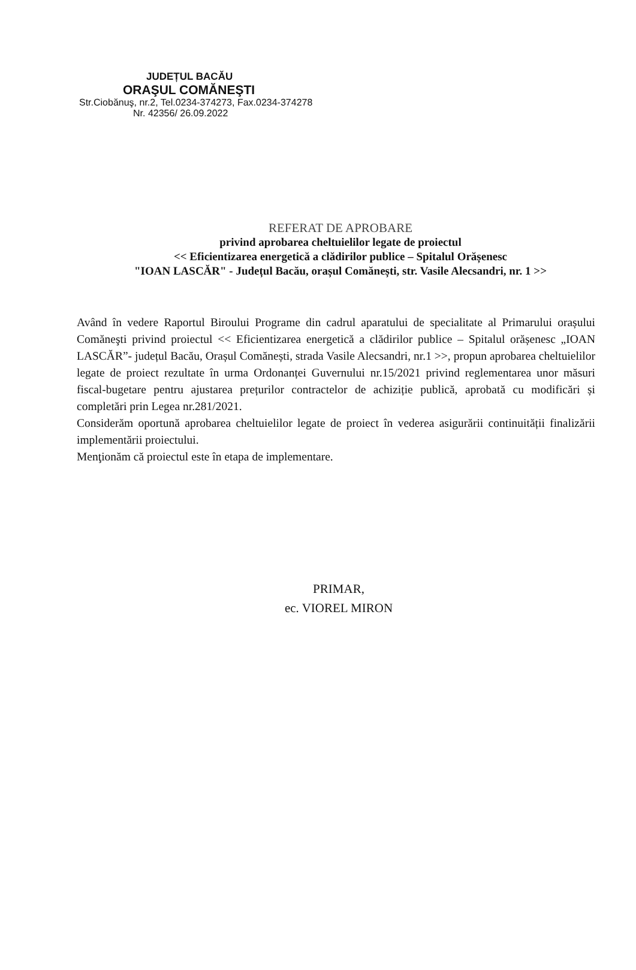JUDEȚUL BACĂU
ORAŞUL COMĂNEŞTI
Str.Ciobănuş, nr.2, Tel.0234-374273, Fax.0234-374278
Nr. 42356/ 26.09.2022
REFERAT DE APROBARE
privind aprobarea cheltuielilor legate de proiectul
<< Eficientizarea energetică a clădirilor publice – Spitalul Orășenesc
"IOAN LASCĂR" - Județul Bacău, orașul Comănești, str. Vasile Alecsandri, nr. 1 >>
Având în vedere Raportul Biroului Programe din cadrul aparatului de specialitate al Primarului orașului Comăneşti privind proiectul << Eficientizarea energetică a clădirilor publice – Spitalul orășenesc „IOAN LASCĂR”- județul Bacău, Orașul Comănești, strada Vasile Alecsandri, nr.1 >>, propun aprobarea cheltuielilor legate de proiect rezultate în urma Ordonanței Guvernului nr.15/2021 privind reglementarea unor măsuri fiscal-bugetare pentru ajustarea prețurilor contractelor de achiziție publică, aprobată cu modificări și completări prin Legea nr.281/2021.
Considerăm oportună aprobarea cheltuielilor legate de proiect în vederea asigurării continuității finalizării implementării proiectului.
Menţionăm că proiectul este în etapa de implementare.
PRIMAR,
ec. VIOREL MIRON